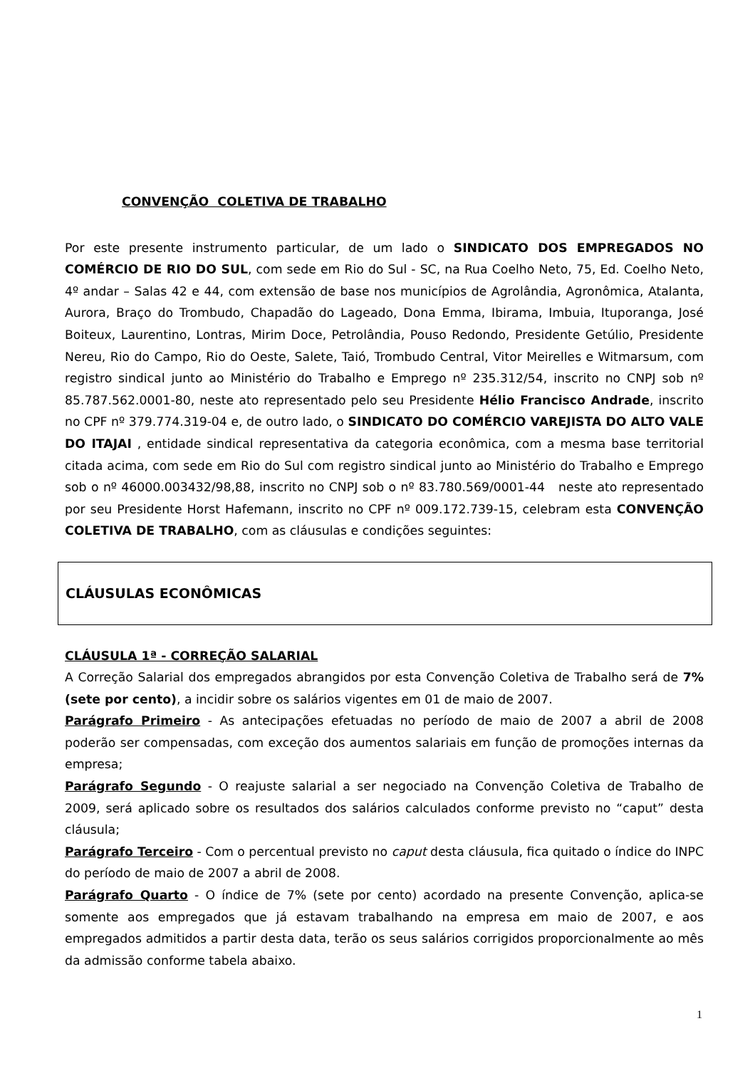CONVENÇÃO COLETIVA DE TRABALHO
Por este presente instrumento particular, de um lado o SINDICATO DOS EMPREGADOS NO COMÉRCIO DE RIO DO SUL, com sede em Rio do Sul - SC, na Rua Coelho Neto, 75, Ed. Coelho Neto, 4º andar – Salas 42 e 44, com extensão de base nos municípios de Agrolândia, Agronômica, Atalanta, Aurora, Braço do Trombudo, Chapadão do Lageado, Dona Emma, Ibirama, Imbuia, Ituporanga, José Boiteux, Laurentino, Lontras, Mirim Doce, Petrolândia, Pouso Redondo, Presidente Getúlio, Presidente Nereu, Rio do Campo, Rio do Oeste, Salete, Taió, Trombudo Central, Vitor Meirelles e Witmarsum, com registro sindical junto ao Ministério do Trabalho e Emprego nº 235.312/54, inscrito no CNPJ sob nº 85.787.562.0001-80, neste ato representado pelo seu Presidente Hélio Francisco Andrade, inscrito no CPF nº 379.774.319-04 e, de outro lado, o SINDICATO DO COMÉRCIO VAREJISTA DO ALTO VALE DO ITAJAI , entidade sindical representativa da categoria econômica, com a mesma base territorial citada acima, com sede em Rio do Sul com registro sindical junto ao Ministério do Trabalho e Emprego sob o nº 46000.003432/98,88, inscrito no CNPJ sob o nº 83.780.569/0001-44 neste ato representado por seu Presidente Horst Hafemann, inscrito no CPF nº 009.172.739-15, celebram esta CONVENÇÃO COLETIVA DE TRABALHO, com as cláusulas e condições seguintes:
CLÁUSULAS ECONÔMICAS
CLÁUSULA 1ª - CORREÇÃO SALARIAL
A Correção Salarial dos empregados abrangidos por esta Convenção Coletiva de Trabalho será de 7% (sete por cento), a incidir sobre os salários vigentes em 01 de maio de 2007.
Parágrafo Primeiro - As antecipações efetuadas no período de maio de 2007 a abril de 2008 poderão ser compensadas, com exceção dos aumentos salariais em função de promoções internas da empresa;
Parágrafo Segundo - O reajuste salarial a ser negociado na Convenção Coletiva de Trabalho de 2009, será aplicado sobre os resultados dos salários calculados conforme previsto no “caput” desta cláusula;
Parágrafo Terceiro - Com o percentual previsto no caput desta cláusula, fica quitado o índice do INPC do período de maio de 2007 a abril de 2008.
Parágrafo Quarto - O índice de 7% (sete por cento) acordado na presente Convenção, aplica-se somente aos empregados que já estavam trabalhando na empresa em maio de 2007, e aos empregados admitidos a partir desta data, terão os seus salários corrigidos proporcionalmente ao mês da admissão conforme tabela abaixo.
1